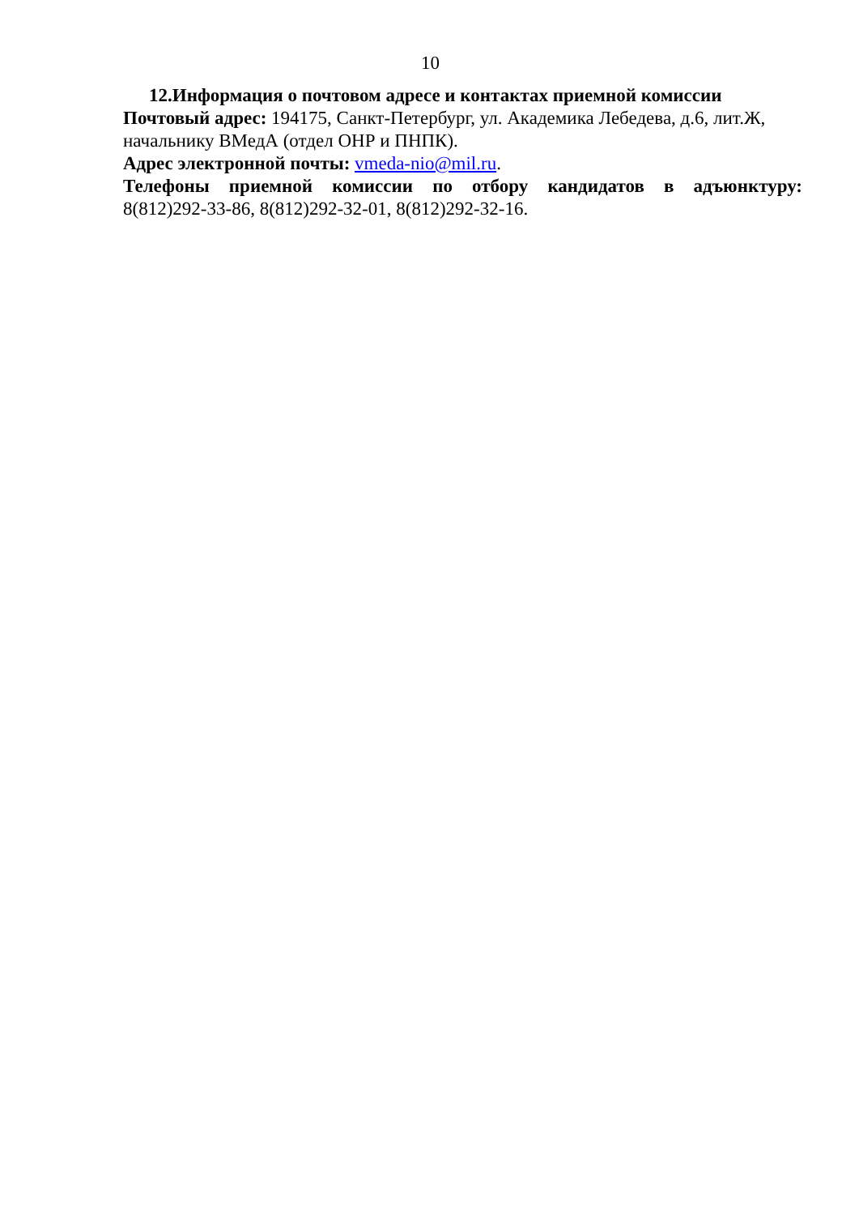10
12.Информация о почтовом адресе и контактах приемной комиссии
Почтовый адрес: 194175, Санкт-Петербург, ул. Академика Лебедева, д.6, лит.Ж, начальнику ВМедА (отдел ОНР и ПНПК).
Адрес электронной почты: vmeda-nio@mil.ru.
Телефоны приемной комиссии по отбору кандидатов в адъюнктуру:
8(812)292-33-86, 8(812)292-32-01, 8(812)292-32-16.